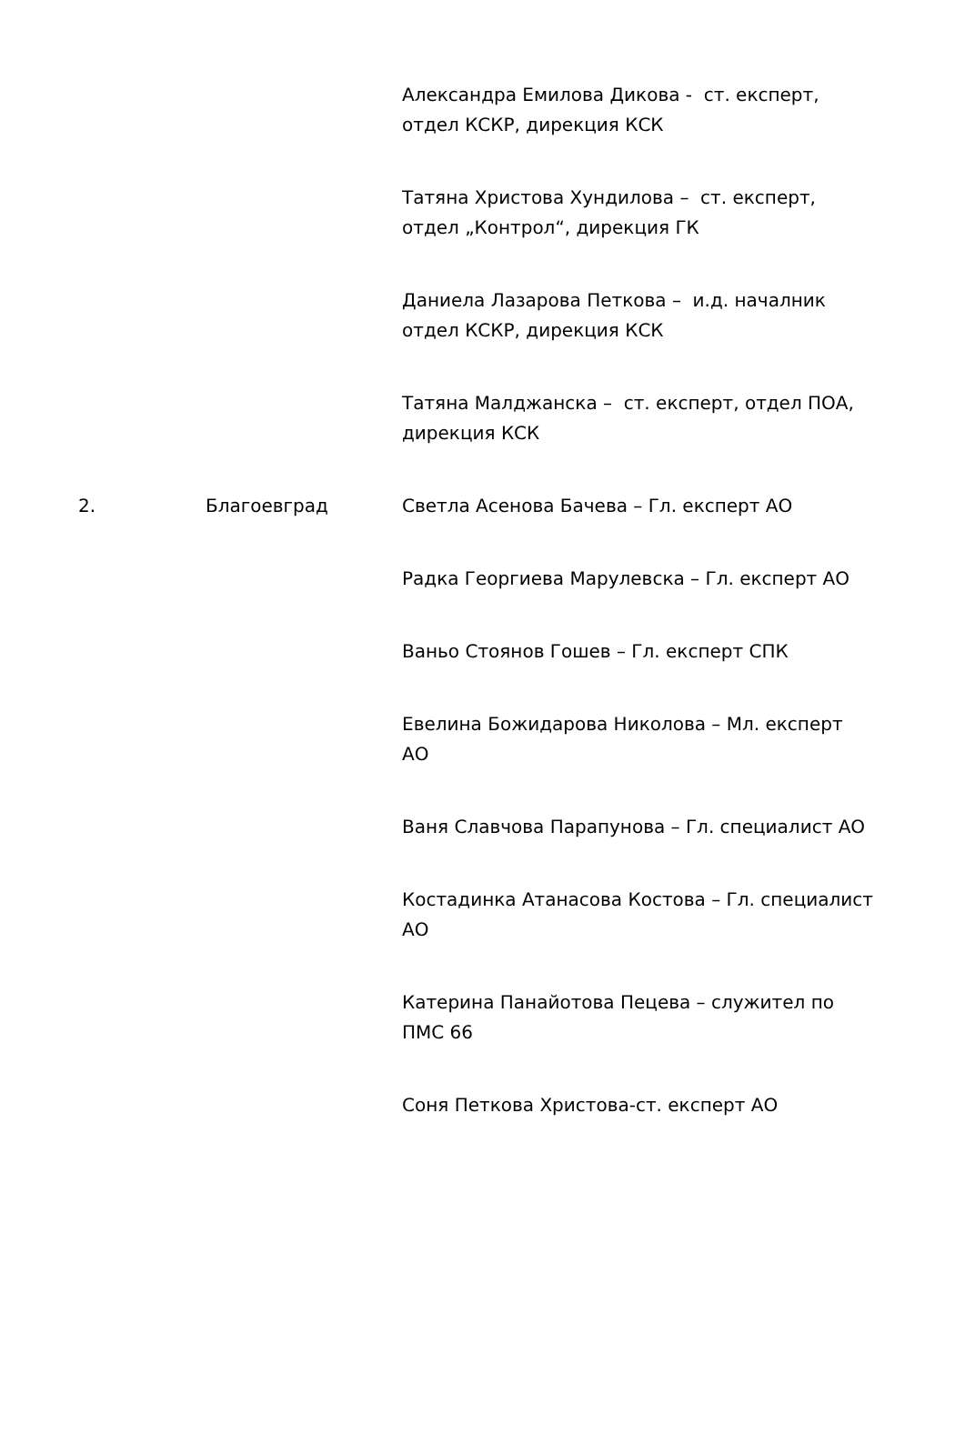| | | Александра Емилова Дикова - ст. експерт, отдел КСКР, дирекция КСК Татяна Христова Хундилова – ст. експерт, отдел „Контрол“, дирекция ГК Даниела Лазарова Петкова – и.д. началник отдел КСКР, дирекция КСК Татяна Малджанска – ст. експерт, отдел ПОА, дирекция КСК |
| 2. | Благоевград | Светла Асенова Бачева – Гл. експерт АО Радка Георгиева Марулевска – Гл. експерт АО Ваньо Стоянов Гошев – Гл. експерт СПК Евелина Божидарова Николова – Мл. експерт АО Ваня Славчова Парапунова – Гл. специалист АО Костадинка Атанасова Костова – Гл. специалист АО Катерина Панайотова Пецева – служител по ПМС 66 Соня Петкова Христова-ст. експерт АО |